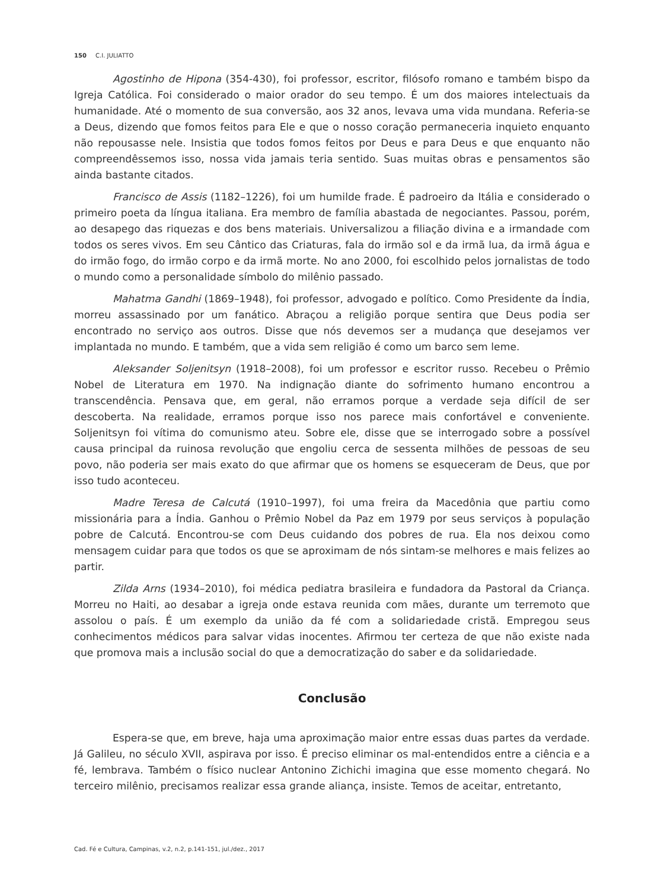150 C.I. JULIATTO
Agostinho de Hipona (354-430), foi professor, escritor, filósofo romano e também bispo da Igreja Católica. Foi considerado o maior orador do seu tempo. É um dos maiores intelectuais da humanidade. Até o momento de sua conversão, aos 32 anos, levava uma vida mundana. Referia-se a Deus, dizendo que fomos feitos para Ele e que o nosso coração permaneceria inquieto enquanto não repousasse nele. Insistia que todos fomos feitos por Deus e para Deus e que enquanto não compreendêssemos isso, nossa vida jamais teria sentido. Suas muitas obras e pensamentos são ainda bastante citados.
Francisco de Assis (1182–1226), foi um humilde frade. É padroeiro da Itália e considerado o primeiro poeta da língua italiana. Era membro de família abastada de negociantes. Passou, porém, ao desapego das riquezas e dos bens materiais. Universalizou a filiação divina e a irmandade com todos os seres vivos. Em seu Cântico das Criaturas, fala do irmão sol e da irmã lua, da irmã água e do irmão fogo, do irmão corpo e da irmã morte. No ano 2000, foi escolhido pelos jornalistas de todo o mundo como a personalidade símbolo do milênio passado.
Mahatma Gandhi (1869–1948), foi professor, advogado e político. Como Presidente da Índia, morreu assassinado por um fanático. Abraçou a religião porque sentira que Deus podia ser encontrado no serviço aos outros. Disse que nós devemos ser a mudança que desejamos ver implantada no mundo. E também, que a vida sem religião é como um barco sem leme.
Aleksander Soljenitsyn (1918–2008), foi um professor e escritor russo. Recebeu o Prêmio Nobel de Literatura em 1970. Na indignação diante do sofrimento humano encontrou a transcendência. Pensava que, em geral, não erramos porque a verdade seja difícil de ser descoberta. Na realidade, erramos porque isso nos parece mais confortável e conveniente. Soljenitsyn foi vítima do comunismo ateu. Sobre ele, disse que se interrogado sobre a possível causa principal da ruinosa revolução que engoliu cerca de sessenta milhões de pessoas de seu povo, não poderia ser mais exato do que afirmar que os homens se esqueceram de Deus, que por isso tudo aconteceu.
Madre Teresa de Calcutá (1910–1997), foi uma freira da Macedônia que partiu como missionária para a Índia. Ganhou o Prêmio Nobel da Paz em 1979 por seus serviços à população pobre de Calcutá. Encontrou-se com Deus cuidando dos pobres de rua. Ela nos deixou como mensagem cuidar para que todos os que se aproximam de nós sintam-se melhores e mais felizes ao partir.
Zilda Arns (1934–2010), foi médica pediatra brasileira e fundadora da Pastoral da Criança. Morreu no Haiti, ao desabar a igreja onde estava reunida com mães, durante um terremoto que assolou o país. É um exemplo da união da fé com a solidariedade cristã. Empregou seus conhecimentos médicos para salvar vidas inocentes. Afirmou ter certeza de que não existe nada que promova mais a inclusão social do que a democratização do saber e da solidariedade.
Conclusão
Espera-se que, em breve, haja uma aproximação maior entre essas duas partes da verdade. Já Galileu, no século XVII, aspirava por isso. É preciso eliminar os mal-entendidos entre a ciência e a fé, lembrava. Também o físico nuclear Antonino Zichichi imagina que esse momento chegará. No terceiro milênio, precisamos realizar essa grande aliança, insiste. Temos de aceitar, entretanto,
Cad. Fé e Cultura, Campinas, v.2, n.2, p.141-151, jul./dez., 2017